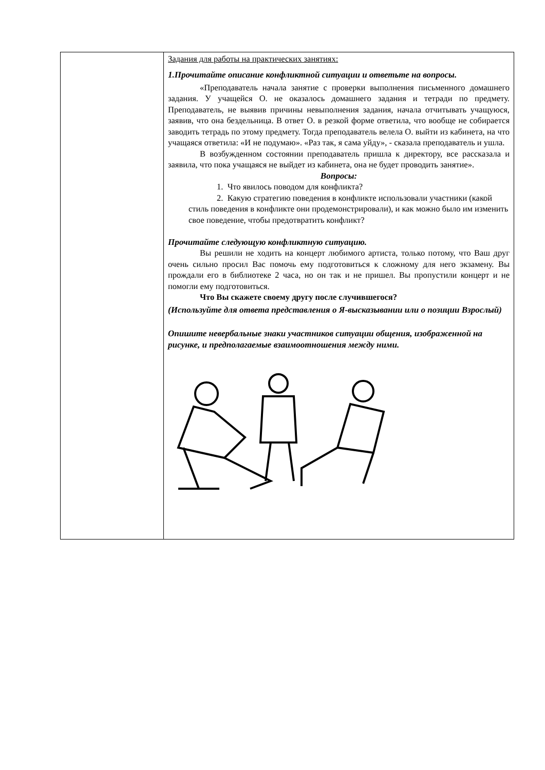| | Задания для работы на практических занятиях: 1.Прочитайте описание конфликтной ситуации и ответьте на вопросы. «Преподаватель начала занятие с проверки выполнения письменного домашнего задания. У учащейся О. не оказалось домашнего задания и тетради по предмету. Преподаватель, не выявив причины невыполнения задания, начала отчитывать учащуюся, заявив, что она бездельница. В ответ О. в резкой форме ответила, что вообще не собирается заводить тетрадь по этому предмету. Тогда преподаватель велела О. выйти из кабинета, на что учащаяся ответила: «И не подумаю». «Раз так, я сама уйду», - сказала преподаватель и ушла. В возбужденном состоянии преподаватель пришла к директору, все рассказала и заявила, что пока учащаяся не выйдет из кабинета, она не будет проводить занятие». Вопросы: 1. Что явилось поводом для конфликта? 2. Какую стратегию поведения в конфликте использовали участники (какой стиль поведения в конфликте они продемонстрировали), и как можно было им изменить свое поведение, чтобы предотвратить конфликт? Прочитайте следующую конфликтную ситуацию. Вы решили не ходить на концерт любимого артиста, только потому, что Ваш друг очень сильно просил Вас помочь ему подготовиться к сложному для него экзамену. Вы прождали его в библиотеке 2 часа, но он так и не пришел. Вы пропустили концерт и не помогли ему подготовиться. Что Вы скажете своему другу после случившегося? (Используйте для ответа представления о Я-высказывании или о позиции Взрослый) Опишите невербальные знаки участников ситуации общения, изображенной на рисунке, и предполагаемые взаимоотношения между ними. |